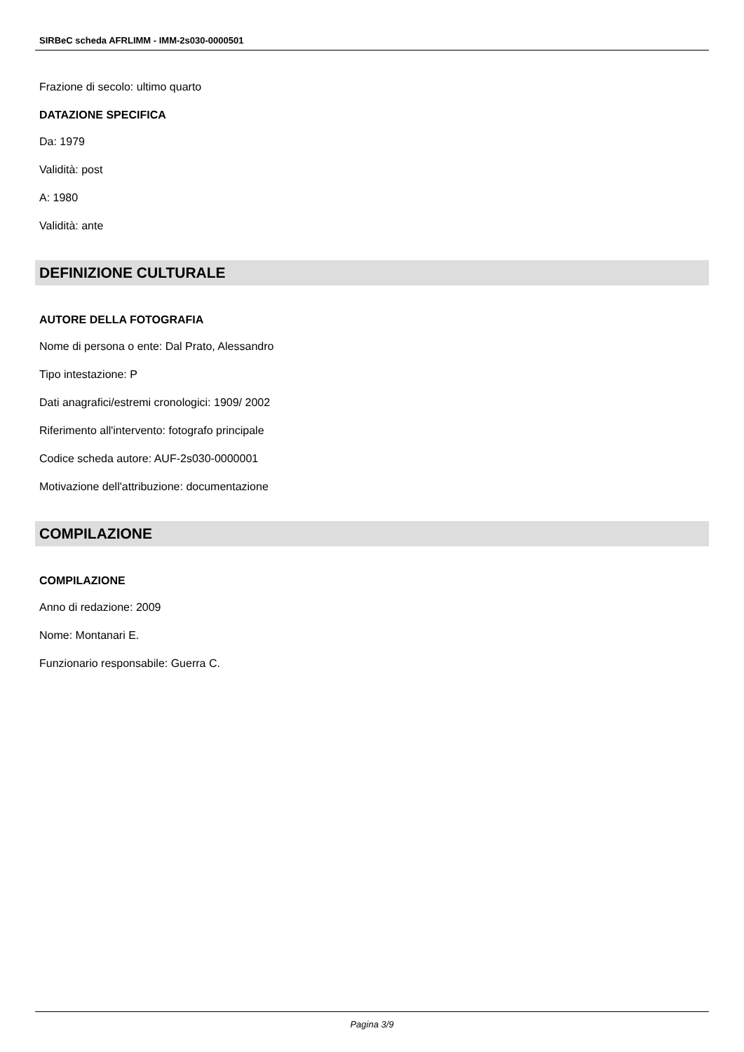SIRBeC scheda AFRLIMM - IMM-2s030-0000501
Frazione di secolo: ultimo quarto
DATAZIONE SPECIFICA
Da: 1979
Validità: post
A: 1980
Validità: ante
DEFINIZIONE CULTURALE
AUTORE DELLA FOTOGRAFIA
Nome di persona o ente: Dal Prato, Alessandro
Tipo intestazione: P
Dati anagrafici/estremi cronologici: 1909/ 2002
Riferimento all'intervento: fotografo principale
Codice scheda autore: AUF-2s030-0000001
Motivazione dell'attribuzione: documentazione
COMPILAZIONE
COMPILAZIONE
Anno di redazione: 2009
Nome: Montanari E.
Funzionario responsabile: Guerra C.
Pagina 3/9